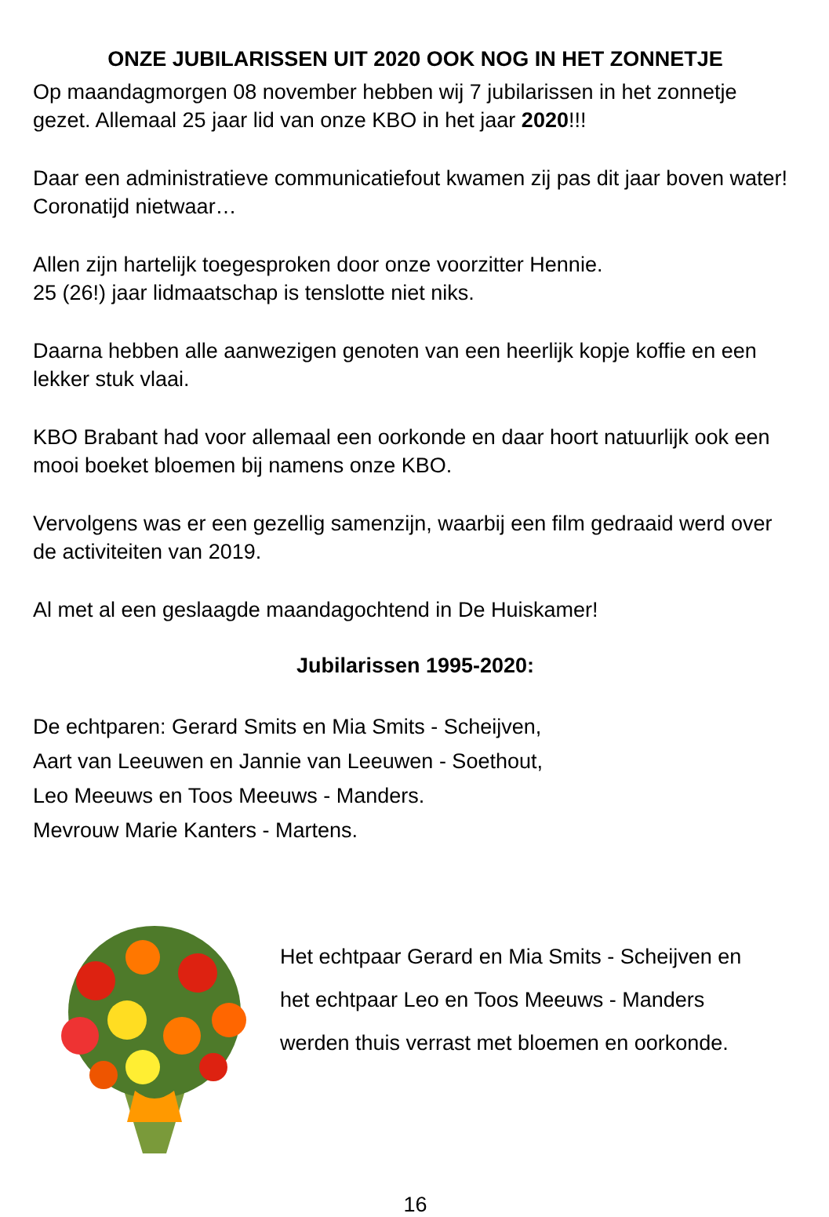ONZE JUBILARISSEN UIT 2020 OOK NOG IN HET ZONNETJE
Op maandagmorgen 08 november hebben wij 7 jubilarissen in het zonnetje gezet. Allemaal 25 jaar lid van onze KBO in het jaar 2020!!!
Daar een administratieve communicatiefout kwamen zij pas dit jaar boven water! Coronatijd nietwaar…
Allen zijn hartelijk toegesproken door onze voorzitter Hennie.
25 (26!) jaar lidmaatschap is tenslotte niet niks.
Daarna hebben alle aanwezigen genoten van een heerlijk kopje koffie en een lekker stuk vlaai.
KBO Brabant had voor allemaal een oorkonde en daar hoort natuurlijk ook een mooi boeket bloemen bij namens onze KBO.
Vervolgens was er een gezellig samenzijn, waarbij een film gedraaid werd over de activiteiten van 2019.
Al met al een geslaagde maandagochtend in De Huiskamer!
Jubilarissen 1995-2020:
De echtparen: Gerard Smits en Mia Smits - Scheijven,
Aart van Leeuwen en Jannie van Leeuwen - Soethout,
Leo Meeuws en Toos Meeuws - Manders.
Mevrouw Marie Kanters - Martens.
Het echtpaar Gerard en Mia Smits - Scheijven en
het echtpaar Leo en Toos Meeuws - Manders
werden thuis verrast met bloemen en oorkonde.
16